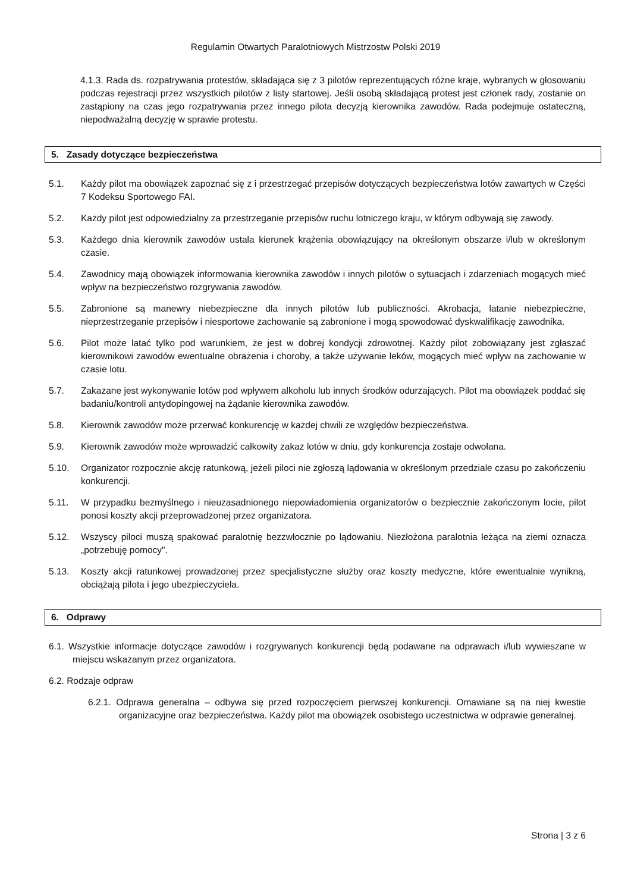Regulamin Otwartych Paralotniowych Mistrzostw Polski 2019
4.1.3. Rada ds. rozpatrywania protestów, składająca się z 3 pilotów reprezentujących różne kraje, wybranych w głosowaniu podczas rejestracji przez wszystkich pilotów z listy startowej. Jeśli osobą składającą protest jest członek rady, zostanie on zastąpiony na czas jego rozpatrywania przez innego pilota decyzją kierownika zawodów. Rada podejmuje ostateczną, niepodważalną decyzję w sprawie protestu.
5. Zasady dotyczące bezpieczeństwa
5.1. Każdy pilot ma obowiązek zapoznać się z i przestrzegać przepisów dotyczących bezpieczeństwa lotów zawartych w Części 7 Kodeksu Sportowego FAI.
5.2. Każdy pilot jest odpowiedzialny za przestrzeganie przepisów ruchu lotniczego kraju, w którym odbywają się zawody.
5.3. Każdego dnia kierownik zawodów ustala kierunek krążenia obowiązujący na określonym obszarze i/lub w określonym czasie.
5.4. Zawodnicy mają obowiązek informowania kierownika zawodów i innych pilotów o sytuacjach i zdarzeniach mogących mieć wpływ na bezpieczeństwo rozgrywania zawodów.
5.5. Zabronione są manewry niebezpieczne dla innych pilotów lub publiczności. Akrobacja, latanie niebezpieczne, nieprzestrzeganie przepisów i niesportowe zachowanie są zabronione i mogą spowodować dyskwalifikację zawodnika.
5.6. Pilot może latać tylko pod warunkiem, że jest w dobrej kondycji zdrowotnej. Każdy pilot zobowiązany jest zgłaszać kierownikowi zawodów ewentualne obrażenia i choroby, a także używanie leków, mogących mieć wpływ na zachowanie w czasie lotu.
5.7. Zakazane jest wykonywanie lotów pod wpływem alkoholu lub innych środków odurzających. Pilot ma obowiązek poddać się badaniu/kontroli antydopingowej na żądanie kierownika zawodów.
5.8. Kierownik zawodów może przerwać konkurencję w każdej chwili ze względów bezpieczeństwa.
5.9. Kierownik zawodów może wprowadzić całkowity zakaz lotów w dniu, gdy konkurencja zostaje odwołana.
5.10. Organizator rozpocznie akcję ratunkową, jeżeli piloci nie zgłoszą lądowania w określonym przedziale czasu po zakończeniu konkurencji.
5.11. W przypadku bezmyślnego i nieuzasadnionego niepowiadomienia organizatorów o bezpiecznie zakończonym locie, pilot ponosi koszty akcji przeprowadzonej przez organizatora.
5.12. Wszyscy piloci muszą spakować paralotnię bezzwłocznie po lądowaniu. Niezłożona paralotnia leżąca na ziemi oznacza „potrzebuję pomocy".
5.13. Koszty akcji ratunkowej prowadzonej przez specjalistyczne służby oraz koszty medyczne, które ewentualnie wynikną, obciążają pilota i jego ubezpieczyciela.
6. Odprawy
6.1. Wszystkie informacje dotyczące zawodów i rozgrywanych konkurencji będą podawane na odprawach i/lub wywieszane w miejscu wskazanym przez organizatora.
6.2. Rodzaje odpraw
6.2.1. Odprawa generalna – odbywa się przed rozpoczęciem pierwszej konkurencji. Omawiane są na niej kwestie organizacyjne oraz bezpieczeństwa. Każdy pilot ma obowiązek osobistego uczestnictwa w odprawie generalnej.
Strona | 3 z 6